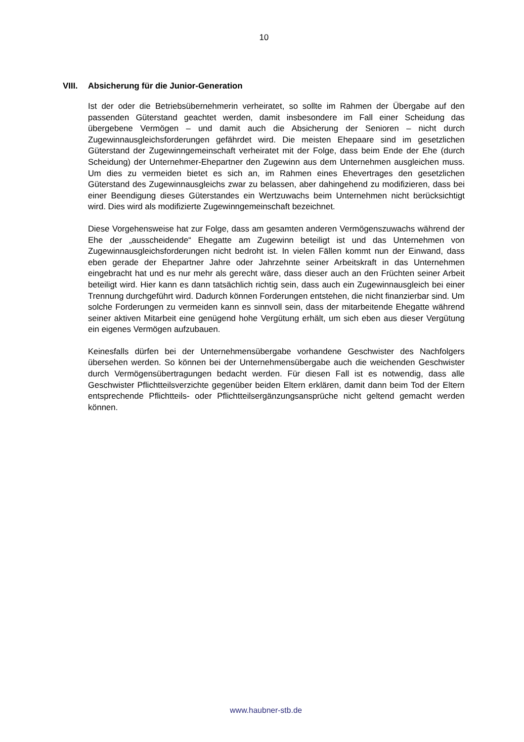10
VIII. Absicherung für die Junior-Generation
Ist der oder die Betriebsübernehmerin verheiratet, so sollte im Rahmen der Übergabe auf den passenden Güterstand geachtet werden, damit insbesondere im Fall einer Scheidung das übergebene Vermögen – und damit auch die Absicherung der Senioren – nicht durch Zugewinnausgleichsforderungen gefährdet wird. Die meisten Ehepaare sind im gesetzlichen Güterstand der Zugewinngemeinschaft verheiratet mit der Folge, dass beim Ende der Ehe (durch Scheidung) der Unternehmer-Ehepartner den Zugewinn aus dem Unternehmen ausgleichen muss. Um dies zu vermeiden bietet es sich an, im Rahmen eines Ehevertrages den gesetzlichen Güterstand des Zugewinnausgleichs zwar zu belassen, aber dahingehend zu modifizieren, dass bei einer Beendigung dieses Güterstandes ein Wertzuwachs beim Unternehmen nicht berücksichtigt wird. Dies wird als modifizierte Zugewinngemeinschaft bezeichnet.
Diese Vorgehensweise hat zur Folge, dass am gesamten anderen Vermögenszuwachs während der Ehe der „ausscheidende“ Ehegatte am Zugewinn beteiligt ist und das Unternehmen von Zugewinnausgleichsforderungen nicht bedroht ist. In vielen Fällen kommt nun der Einwand, dass eben gerade der Ehepartner Jahre oder Jahrzehnte seiner Arbeitskraft in das Unternehmen eingebracht hat und es nur mehr als gerecht wäre, dass dieser auch an den Früchten seiner Arbeit beteiligt wird. Hier kann es dann tatsächlich richtig sein, dass auch ein Zugewinnausgleich bei einer Trennung durchgeführt wird. Dadurch können Forderungen entstehen, die nicht finanzierbar sind. Um solche Forderungen zu vermeiden kann es sinnvoll sein, dass der mitarbeitende Ehegatte während seiner aktiven Mitarbeit eine genügend hohe Vergütung erhält, um sich eben aus dieser Vergütung ein eigenes Vermögen aufzubauen.
Keinesfalls dürfen bei der Unternehmensübergabe vorhandene Geschwister des Nachfolgers übersehen werden. So können bei der Unternehmensübergabe auch die weichenden Geschwister durch Vermögensübertragungen bedacht werden. Für diesen Fall ist es notwendig, dass alle Geschwister Pflichtteilsverzichte gegenüber beiden Eltern erklären, damit dann beim Tod der Eltern entsprechende Pflichtteils- oder Pflichtteilsergänzungsansprüche nicht geltend gemacht werden können.
www.haubner-stb.de